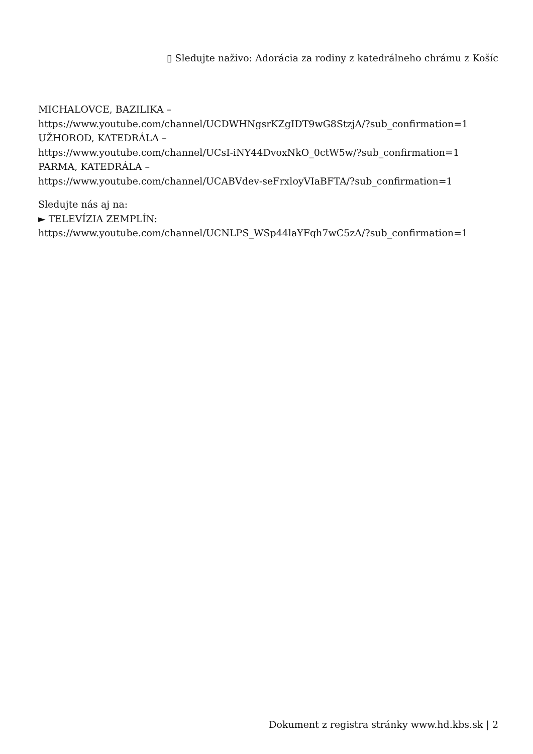▯ Sledujte naživo: Adorácia za rodiny z katedrálneho chrámu z Košíc
MICHALOVCE, BAZILIKA –
https://www.youtube.com/channel/UCDWHNgsrKZgIDT9wG8StzjA/?sub_confirmation=1
UŽHOROD, KATEDRÁLA –
https://www.youtube.com/channel/UCsI-iNY44DvoxNkO_0ctW5w/?sub_confirmation=1
PARMA, KATEDRÁLA –
https://www.youtube.com/channel/UCABVdev-seFrxloyVIaBFTA/?sub_confirmation=1
Sledujte nás aj na:
► TELEVÍZIA ZEMPLÍN:
https://www.youtube.com/channel/UCNLPS_WSp44laYFqh7wC5zA/?sub_confirmation=1
Dokument z registra stránky www.hd.kbs.sk | 2